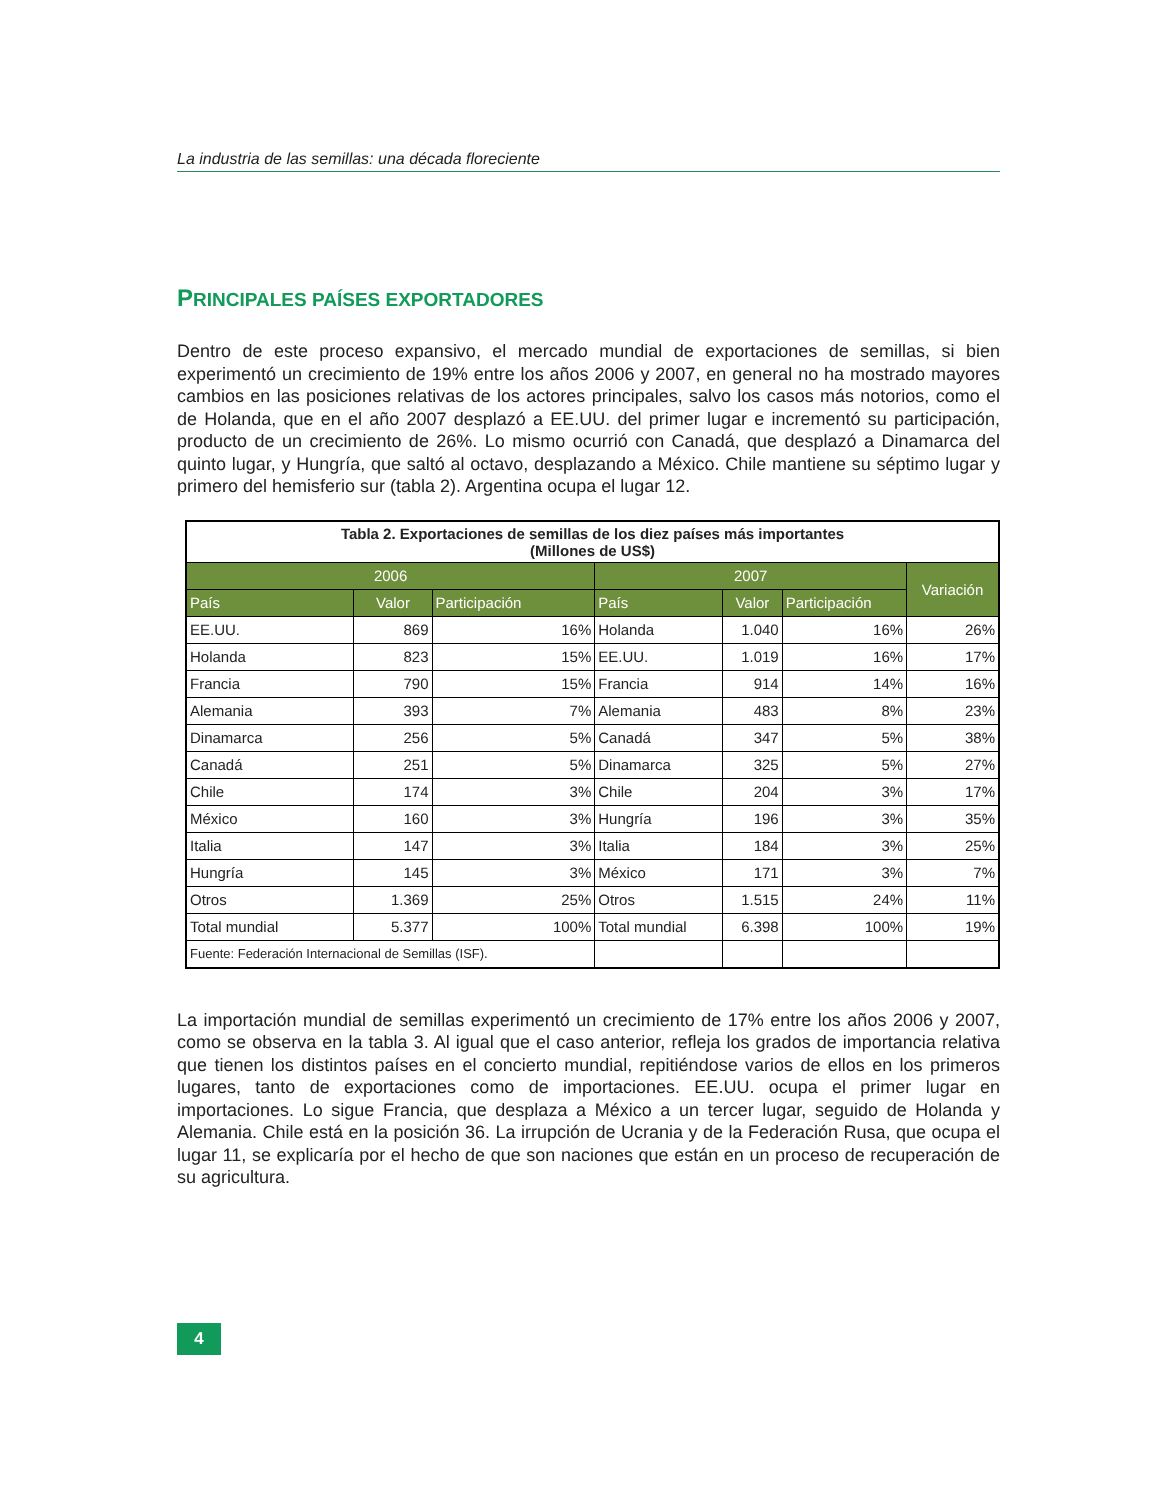La industria de las semillas: una década floreciente
PRINCIPALES PAÍSES EXPORTADORES
Dentro de este proceso expansivo, el mercado mundial de exportaciones de semillas, si bien experimentó un crecimiento de 19% entre los años 2006 y 2007, en general no ha mostrado mayores cambios en las posiciones relativas de los actores principales, salvo los casos más notorios, como el de Holanda, que en el año 2007 desplazó a EE.UU. del primer lugar e incrementó su participación, producto de un crecimiento de 26%. Lo mismo ocurrió con Canadá, que desplazó a Dinamarca del quinto lugar, y Hungría, que saltó al octavo, desplazando a México. Chile mantiene su séptimo lugar y primero del hemisferio sur (tabla 2). Argentina ocupa el lugar 12.
| Tabla 2. Exportaciones de semillas de los diez países más importantes (Millones de US$) | | | | | | |
| 2006 | | | 2007 | | | Variación |
| País | Valor | Participación | País | Valor | Participación | |
| EE.UU. | 869 | 16% | Holanda | 1.040 | 16% | 26% |
| Holanda | 823 | 15% | EE.UU. | 1.019 | 16% | 17% |
| Francia | 790 | 15% | Francia | 914 | 14% | 16% |
| Alemania | 393 | 7% | Alemania | 483 | 8% | 23% |
| Dinamarca | 256 | 5% | Canadá | 347 | 5% | 38% |
| Canadá | 251 | 5% | Dinamarca | 325 | 5% | 27% |
| Chile | 174 | 3% | Chile | 204 | 3% | 17% |
| México | 160 | 3% | Hungría | 196 | 3% | 35% |
| Italia | 147 | 3% | Italia | 184 | 3% | 25% |
| Hungría | 145 | 3% | México | 171 | 3% | 7% |
| Otros | 1.369 | 25% | Otros | 1.515 | 24% | 11% |
| Total mundial | 5.377 | 100% | Total mundial | 6.398 | 100% | 19% |
| Fuente: Federación Internacional de Semillas (ISF). | | | | | | |
La importación mundial de semillas experimentó un crecimiento de 17% entre los años 2006 y 2007, como se observa en la tabla 3. Al igual que el caso anterior, refleja los grados de importancia relativa que tienen los distintos países en el concierto mundial, repitiéndose varios de ellos en los primeros lugares, tanto de exportaciones como de importaciones. EE.UU. ocupa el primer lugar en importaciones. Lo sigue Francia, que desplaza a México a un tercer lugar, seguido de Holanda y Alemania. Chile está en la posición 36. La irrupción de Ucrania y de la Federación Rusa, que ocupa el lugar 11, se explicaría por el hecho de que son naciones que están en un proceso de recuperación de su agricultura.
4